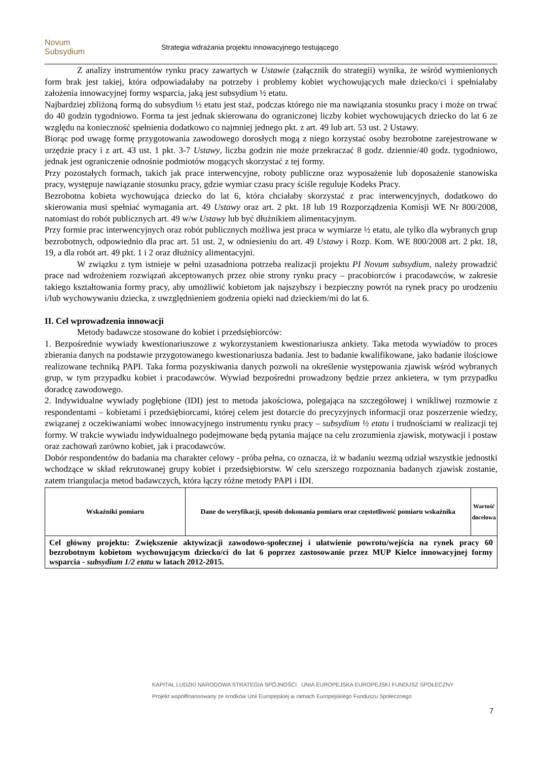Novum
Subsydium
Strategia wdrażania projektu innowacyjnego testującego
Z analizy instrumentów rynku pracy zawartych w Ustawie (załącznik do strategii) wynika, że wśród wymienionych form brak jest takiej, która odpowiadałaby na potrzeby i problemy kobiet wychowujących małe dziecko/ci i spełniałaby założenia innowacyjnej formy wsparcia, jaką jest subsydium ½ etatu.
Najbardziej zbliżoną formą do subsydium ½ etatu jest staż, podczas którego nie ma nawiązania stosunku pracy i może on trwać do 40 godzin tygodniowo. Forma ta jest jednak skierowana do ograniczonej liczby kobiet wychowujących dziecko do lat 6 ze względu na konieczność spełnienia dodatkowo co najmniej jednego pkt. z art. 49 lub art. 53 ust. 2 Ustawy.
Biorąc pod uwagę formę przygotowania zawodowego dorosłych mogą z niego korzystać osoby bezrobotne zarejestrowane w urzędzie pracy i z art. 43 ust. 1 pkt. 3-7 Ustawy, liczba godzin nie może przekraczać 8 godz. dziennie/40 godz. tygodniowo, jednak jest ograniczenie odnośnie podmiotów mogących skorzystać z tej formy.
Przy pozostałych formach, takich jak prace interwencyjne, roboty publiczne oraz wyposażenie lub doposażenie stanowiska pracy, występuje nawiązanie stosunku pracy, gdzie wymiar czasu pracy ściśle reguluje Kodeks Pracy.
Bezrobotna kobieta wychowująca dziecko do lat 6, która chciałaby skorzystać z prac interwencyjnych, dodatkowo do skierowania musi spełniać wymagania art. 49 Ustawy oraz art. 2 pkt. 18 lub 19 Rozporządzenia Komisji WE Nr 800/2008, natomiast do robót publicznych art. 49 w/w Ustawy lub być dłużnikiem alimentacyjnym.
Przy formie prac interwencyjnych oraz robót publicznych możliwa jest praca w wymiarze ½ etatu, ale tylko dla wybranych grup bezrobotnych, odpowiednio dla prac art. 51 ust. 2, w odniesieniu do art. 49 Ustawy i Rozp. Kom. WE 800/2008 art. 2 pkt. 18, 19, a dla robót art. 49 pkt. 1 i 2 oraz dłużnicy alimentacyjni.
W związku z tym istnieje w pełni uzasadniona potrzeba realizacji projektu PI Novum subsydium, należy prowadzić prace nad wdrożeniem rozwiązań akceptowanych przez obie strony rynku pracy – pracobiorców i pracodawców, w zakresie takiego kształtowania formy pracy, aby umożliwić kobietom jak najszybszy i bezpieczny powrót na rynek pracy po urodzeniu i/lub wychowywaniu dziecka, z uwzględnieniem godzenia opieki nad dzieckiem/mi do lat 6.
II. Cel wprowadzenia innowacji
Metody badawcze stosowane do kobiet i przedsiębiorców:
1. Bezpośrednie wywiady kwestionariuszowe z wykorzystaniem kwestionariusza ankiety. Taka metoda wywiadów to proces zbierania danych na podstawie przygotowanego kwestionariusza badania. Jest to badanie kwalifikowane, jako badanie ilościowe realizowane techniką PAPI. Taka forma pozyskiwania danych pozwoli na określenie występowania zjawisk wśród wybranych grup, w tym przypadku kobiet i pracodawców. Wywiad bezpośredni prowadzony będzie przez ankietera, w tym przypadku doradcę zawodowego.
2. Indywidualne wywiady pogłębione (IDI) jest to metoda jakościowa, polegająca na szczegółowej i wnikliwej rozmowie z respondentami – kobietami i przedsiębiorcami, której celem jest dotarcie do precyzyjnych informacji oraz poszerzenie wiedzy, związanej z oczekiwaniami wobec innowacyjnego instrumentu rynku pracy – subsydium ½ etatu i trudnościami w realizacji tej formy. W trakcie wywiadu indywidualnego podejmowane będą pytania mające na celu zrozumienia zjawisk, motywacji i postaw oraz zachowań zarówno kobiet, jak i pracodawców.
Dobór respondentów do badania ma charakter celowy - próba pełna, co oznacza, iż w badaniu wezmą udział wszystkie jednostki wchodzące w skład rekrutowanej grupy kobiet i przedsiębiorstw. W celu szerszego rozpoznania badanych zjawisk zostanie, zatem triangulacja metod badawczych, która łączy różne metody PAPI i IDI.
| Wskaźniki pomiaru | Dane do weryfikacji, sposób dokonania pomiaru oraz częstotliwość pomiaru wskaźnika | Wartość docelowa |
| --- | --- | --- |
| Cel główny projektu: Zwiększenie aktywizacji zawodowo-społecznej i ułatwienie powrotu/wejścia na rynek pracy 60 bezrobotnym kobietom wychowującym dziecko/ci do lat 6 poprzez zastosowanie przez MUP Kielce innowacyjnej formy wsparcia - subsydium 1/2 etatu w latach 2012-2015. | | |
KAPITAŁ LUDZKI NARODOWA STRATEGIA SPÓJNOŚCI UNIA EUROPEJSKA EUROPEJSKI FUNDUSZ SPOŁECZNY
Projekt współfinansowany ze środków Unii Europejskiej w ramach Europejskiego Funduszu Społecznego
7